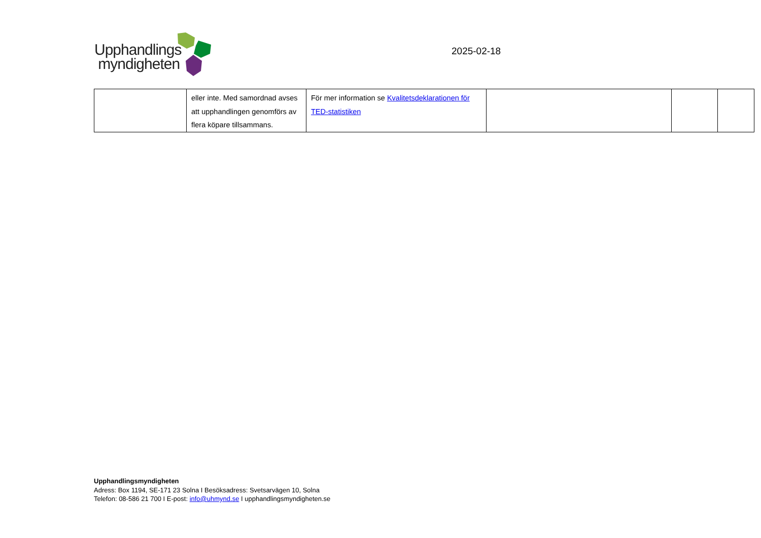Upphandlings
myndigheten
2025-02-18
| | eller inte. Med samordnad avses att upphandlingen genomförs av flera köpare tillsammans. | För mer information se Kvalitetsdeklarationen för TED-statistiken | | | |
Upphandlingsmyndigheten
Adress: Box 1194, SE-171 23 Solna I Besöksadress: Svetsarvägen 10, Solna
Telefon: 08-586 21 700 I E-post: info@uhmynd.se I upphandlingsmyndigheten.se